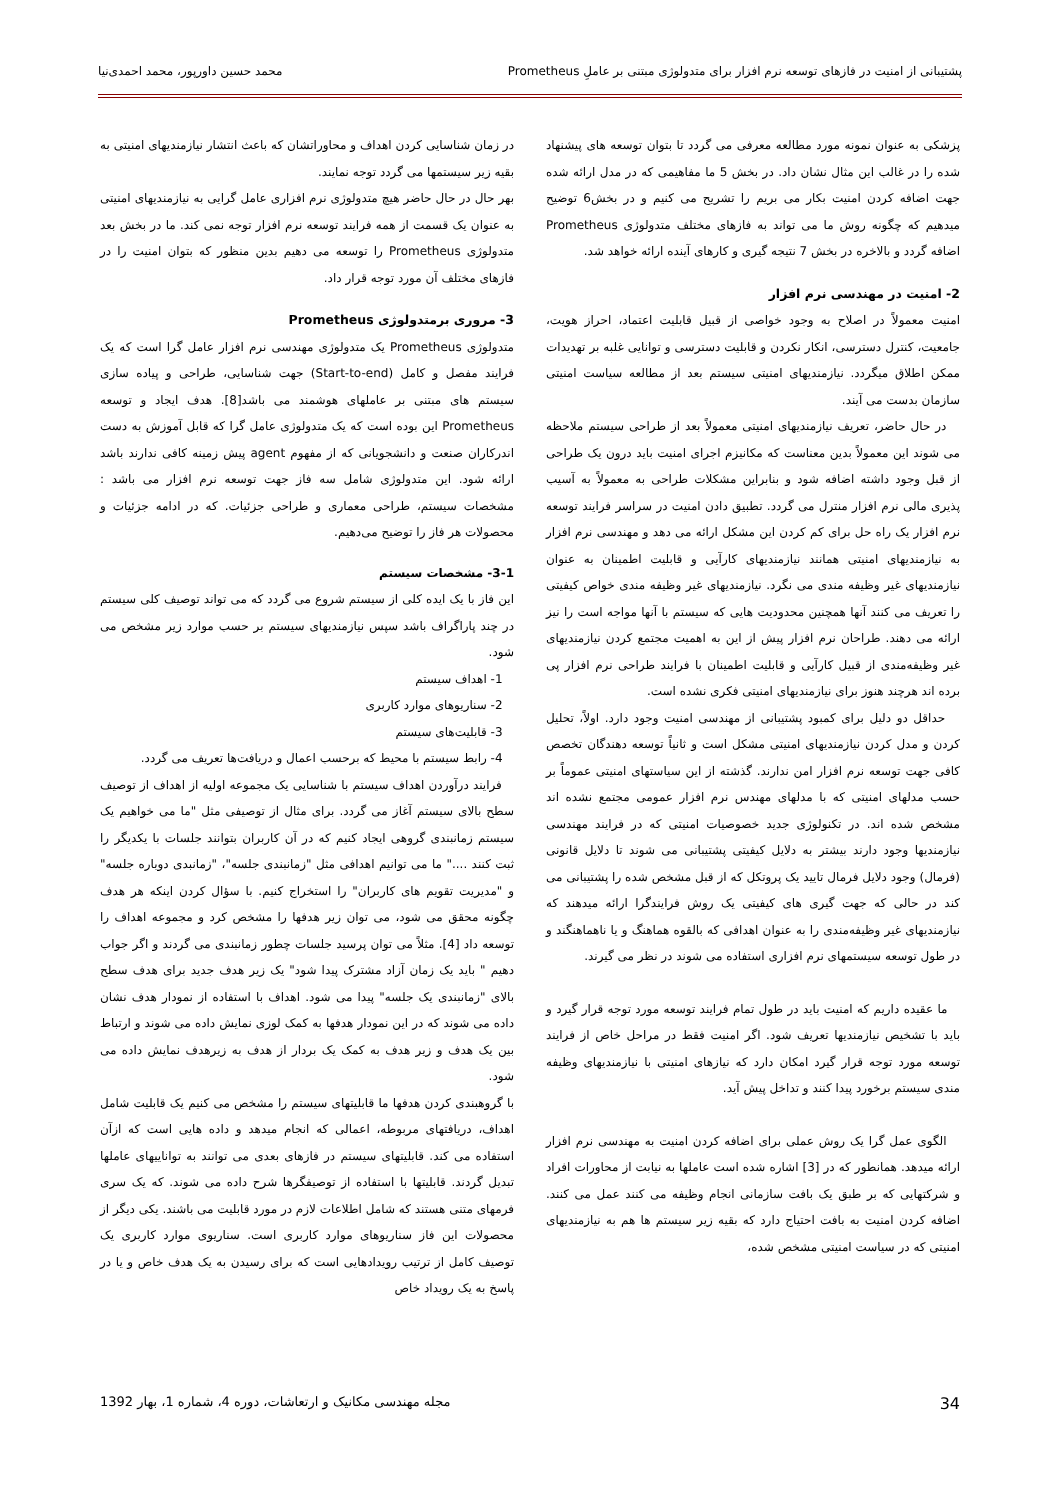پشتیبانی از امنیت در فازهای توسعه نرم افزار برای متدولوژی مبتنی بر عاملِ Prometheus محمد حسین داورپور، محمد احمدی‌نیا
پزشکی به عنوان نمونه مورد مطالعه معرفی می گردد تا بتوان توسعه های پیشنهاد شده را در غالب این مثال نشان داد. در بخش 5 ما مفاهیمی که در مدل ارائه شده جهت اضافه کردن امنیت بکار می بریم را تشریح می کنیم و در بخش6 توضیح میدهیم که چگونه روش ما می تواند به فازهای مختلف متدولوژی Prometheus اضافه گردد و بالاخره در بخش 7 نتیجه گیری و کارهای آینده ارائه خواهد شد.
2- امنیت در مهندسی نرم افزار
امنیت معمولاً در اصلاح به وجود خواصی از قبیل قابلیت اعتماد، احراز هویت، جامعیت، کنترل دسترسی، انکار نکردن و قابلیت دسترسی و توانایی غلبه بر تهدیدات ممکن اطلاق میگردد. نیازمندیهای امنیتی سیستم بعد از مطالعه سیاست امنیتی سازمان بدست می آیند.
در حال حاضر، تعریف نیازمندیهای امنیتی معمولاً بعد از طراحی سیستم ملاحظه می شوند این معمولاً بدین معناست که مکانیزم اجرای امنیت باید درون یک طراحی از قبل وجود داشته اضافه شود و بنابراین مشکلات طراحی به معمولاً به آسیب پذیری مالی نرم افزار منترل می گردد. تطبیق دادن امنیت در سراسر فرایند توسعه نرم افزار یک راه حل برای کم کردن این مشکل ارائه می دهد و مهندسی نرم افزار به نیازمندیهای امنیتی همانند نیازمندیهای کارآیی و قابلیت اطمینان به عنوان نیازمندیهای غیر وظیفه مندی می نگرد. نیازمندیهای غیر وظیفه مندی خواص کیفیتی را تعریف می کنند آنها همچنین محدودیت هایی که سیستم با آنها مواجه است را نیز ارائه می دهند. طراحان نرم افزار پیش از این به اهمیت مجتمع کردن نیازمندیهای غیر وظیفه‌مندی از قبیل کارآیی و قابلیت اطمینان با فرایند طراحی نرم افزار پی برده اند هرچند هنوز برای نیازمندیهای امنیتی فکری نشده است.
حداقل دو دلیل برای کمبود پشتیبانی از مهندسی امنیت وجود دارد. اولاً، تحلیل کردن و مدل کردن نیازمندیهای امنیتی مشکل است و ثانیاً توسعه دهندگان تخصص کافی جهت توسعه نرم افزار امن ندارند. گذشته از این سیاستهای امنیتی عموماً بر حسب مدلهای امنیتی که با مدلهای مهندس نرم افزار عمومی مجتمع نشده اند مشخص شده اند. در تکنولوژی جدید خصوصیات امنیتی که در فرایند مهندسی نیازمندیها وجود دارند بیشتر به دلایل کیفیتی پشتیبانی می شوند تا دلایل قانونی (فرمال) وجود دلایل فرمال تایید یک پروتکل که از قبل مشخص شده را پشتیبانی می کند در حالی که جهت گیری های کیفیتی یک روش فرایندگرا ارائه میدهند که نیازمندیهای غیر وظیفه‌مندی را به عنوان اهدافی که بالقوه هماهنگ و یا ناهماهنگند و در طول توسعه سیستمهای نرم افزاری استفاده می شوند در نظر می گیرند.
ما عقیده داریم که امنیت باید در طول تمام فرایند توسعه مورد توجه قرار گیرد و باید با تشخیص نیازمندیها تعریف شود. اگر امنیت فقط در مراحل خاص از فرایند توسعه مورد توجه قرار گیرد امکان دارد که نیازهای امنیتی با نیازمندیهای وظیفه مندی سیستم برخورد پیدا کنند و تداخل پیش آید.
الگوی عمل گرا یک روش عملی برای اضافه کردن امنیت به مهندسی نرم افزار ارائه میدهد. همانطور که در [3] اشاره شده است عاملها به نیابت از محاورات افراد و شرکتهایی که بر طبق یک بافت سازمانی انجام وظیفه می کنند عمل می کنند. اضافه کردن امنیت به بافت احتیاج دارد که بقیه زیر سیستم ها هم به نیازمندیهای امنیتی که در سیاست امنیتی مشخص شده،
در زمان شناسایی کردن اهداف و محاوراتشان که باعث انتشار نیازمندیهای امنیتی به بقیه زیر سیستمها می گردد توجه نمایند.
بهر حال در حال حاضر هیچ متدولوژی نرم افزاری عامل گرایی به نیازمندیهای امنیتی به عنوان یک قسمت از همه فرایند توسعه نرم افزار توجه نمی کند. ما در بخش بعد متدولوژی Prometheus را توسعه می دهیم بدین منظور که بتوان امنیت را در فازهای مختلف آن مورد توجه قرار داد.
3- مروری برمتدولوژی Prometheus
متدولوژی Prometheus یک متدولوژی مهندسی نرم افزار عامل گرا است که یک فرایند مفصل و کامل (Start-to-end) جهت شناسایی، طراحی و پیاده سازی سیستم های مبتنی بر عاملهای هوشمند می باشد[8]. هدف ایجاد و توسعه Prometheus این بوده است که یک متدولوژی عامل گرا که قابل آموزش به دست اندرکاران صنعت و دانشجویانی که از مفهوم agent پیش زمینه کافی ندارند باشد ارائه شود. این متدولوژی شامل سه فاز جهت توسعه نرم افزار می باشد : مشخصات سیستم، طراحی معماری و طراحی جزئیات. که در ادامه جزئیات و محصولات هر فاز را توضیح می‌دهیم.
3-1- مشخصات سیستم
این فاز با یک ایده کلی از سیستم شروع می گردد که می تواند توصیف کلی سیستم در چند پاراگراف باشد سپس نیازمندیهای سیستم بر حسب موارد زیر مشخص می شود.
1- اهداف سیستم
2- سناریوهای موارد کاربری
3- قابلیت‌های سیستم
4- رابط سیستم با محیط که برحسب اعمال و دریافت‌ها تعریف می گردد.
فرایند درآوردن اهداف سیستم با شناسایی یک مجموعه اولیه از اهداف از توصیف سطح بالای سیستم آغاز می گردد. برای مثال از توصیفی مثل "ما می خواهیم یک سیستم زمانبندی گروهی ایجاد کنیم که در آن کاربران بتوانند جلسات با یکدیگر را ثبت کنند ...." ما می توانیم اهدافی مثل "زمانبندی جلسه"، "زمانبدی دوباره جلسه" و "مدیریت تقویم های کاربران" را استخراج کنیم. با سؤال کردن اینکه هر هدف چگونه محقق می شود، می توان زیر هدفها را مشخص کرد و مجموعه اهداف را توسعه داد [4]. مثلاً می توان پرسید جلسات چطور زمانبندی می گردند و اگر جواب دهیم " باید یک زمان آزاد مشترک پیدا شود" یک زیر هدف جدید برای هدف سطح بالای "زمانبندی یک جلسه" پیدا می شود. اهداف با استفاده از نمودار هدف نشان داده می شوند که در این نمودار هدفها به کمک لوزی نمایش داده می شوند و ارتباط بین یک هدف و زیر هدف به کمک یک بردار از هدف به زیرهدف نمایش داده می شود.
با گروهبندی کردن هدفها ما قابلیتهای سیستم را مشخص می کنیم یک قابلیت شامل اهداف، دریافتهای مربوطه، اعمالی که انجام میدهد و داده هایی است که ازآن استفاده می کند. قابلیتهای سیستم در فازهای بعدی می توانند به تواناییهای عاملها تبدیل گردند. قابلیتها با استفاده از توصیفگرها شرح داده می شوند. که یک سری فرمهای متنی هستند که شامل اطلاعات لازم در مورد قابلیت می باشند. یکی دیگر از محصولات این فاز سناریوهای موارد کاربری است. سناریوی موارد کاربری یک توصیف کامل از ترتیب رویدادهایی است که برای رسیدن به یک هدف خاص و یا در پاسخ به یک رویداد خاص
34 مجله مهندسی مکانیک و ارتعاشات، دوره 4، شماره 1، بهار 1392